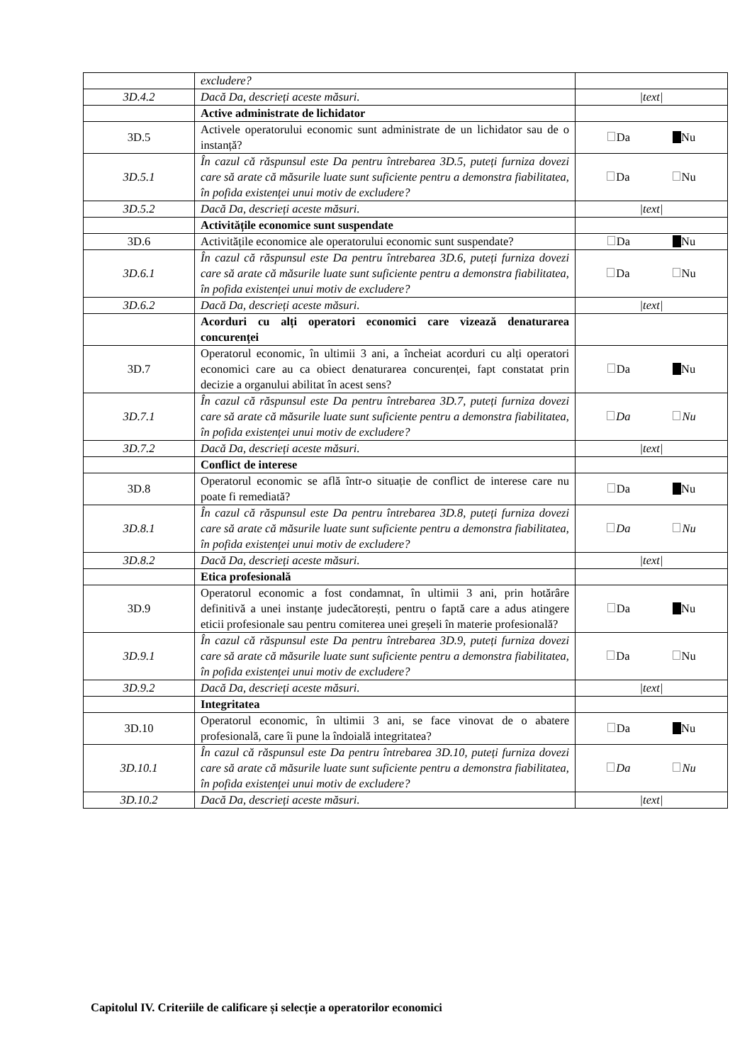| | excludere? | |
| 3D.4.2 | Dacă Da, descrieți aceste măsuri. | /text/ |
| | Active administrate de lichidator | |
| 3D.5 | Activele operatorului economic sunt administrate de un lichidator sau de o instanță? | Da Nu |
| 3D.5.1 | În cazul că răspunsul este Da pentru întrebarea 3D.5, puteți furniza dovezi care să arate că măsurile luate sunt suficiente pentru a demonstra fiabilitatea, în pofida existenței unui motiv de excludere? | Da Nu |
| 3D.5.2 | Dacă Da, descrieți aceste măsuri. | /text/ |
| | Activitățile economice sunt suspendate | |
| 3D.6 | Activitățile economice ale operatorului economic sunt suspendate? | Da Nu |
| 3D.6.1 | În cazul că răspunsul este Da pentru întrebarea 3D.6, puteți furniza dovezi care să arate că măsurile luate sunt suficiente pentru a demonstra fiabilitatea, în pofida existenței unui motiv de excludere? | Da Nu |
| 3D.6.2 | Dacă Da, descrieți aceste măsuri. | /text/ |
| | Acorduri cu alți operatori economici care vizează denaturarea concurenței | |
| 3D.7 | Operatorul economic, în ultimii 3 ani, a încheiat acorduri cu alți operatori economici care au ca obiect denaturarea concurenței, fapt constatat prin decizie a organului abilitat în acest sens? | Da Nu |
| 3D.7.1 | În cazul că răspunsul este Da pentru întrebarea 3D.7, puteți furniza dovezi care să arate că măsurile luate sunt suficiente pentru a demonstra fiabilitatea, în pofida existenței unui motiv de excludere? | Da Nu |
| 3D.7.2 | Dacă Da, descrieți aceste măsuri. | /text/ |
| | Conflict de interese | |
| 3D.8 | Operatorul economic se află într-o situație de conflict de interese care nu poate fi remediată? | Da Nu |
| 3D.8.1 | În cazul că răspunsul este Da pentru întrebarea 3D.8, puteți furniza dovezi care să arate că măsurile luate sunt suficiente pentru a demonstra fiabilitatea, în pofida existenței unui motiv de excludere? | Da Nu |
| 3D.8.2 | Dacă Da, descrieți aceste măsuri. | /text/ |
| | Etica profesională | |
| 3D.9 | Operatorul economic a fost condamnat, în ultimii 3 ani, prin hotărâre definitivă a unei instanțe judecătorești, pentru o faptă care a adus atingere eticii profesionale sau pentru comiterea unei greșeli în materie profesională? | Da Nu |
| 3D.9.1 | În cazul că răspunsul este Da pentru întrebarea 3D.9, puteți furniza dovezi care să arate că măsurile luate sunt suficiente pentru a demonstra fiabilitatea, în pofida existenței unui motiv de excludere? | Da Nu |
| 3D.9.2 | Dacă Da, descrieți aceste măsuri. | /text/ |
| | Integritatea | |
| 3D.10 | Operatorul economic, în ultimii 3 ani, se face vinovat de o abatere profesională, care îi pune la îndoială integritatea? | Da Nu |
| 3D.10.1 | În cazul că răspunsul este Da pentru întrebarea 3D.10, puteți furniza dovezi care să arate că măsurile luate sunt suficiente pentru a demonstra fiabilitatea, în pofida existenței unui motiv de excludere? | Da Nu |
| 3D.10.2 | Dacă Da, descrieți aceste măsuri. | /text/ |
Capitolul IV. Criteriile de calificare și selecție a operatorilor economici